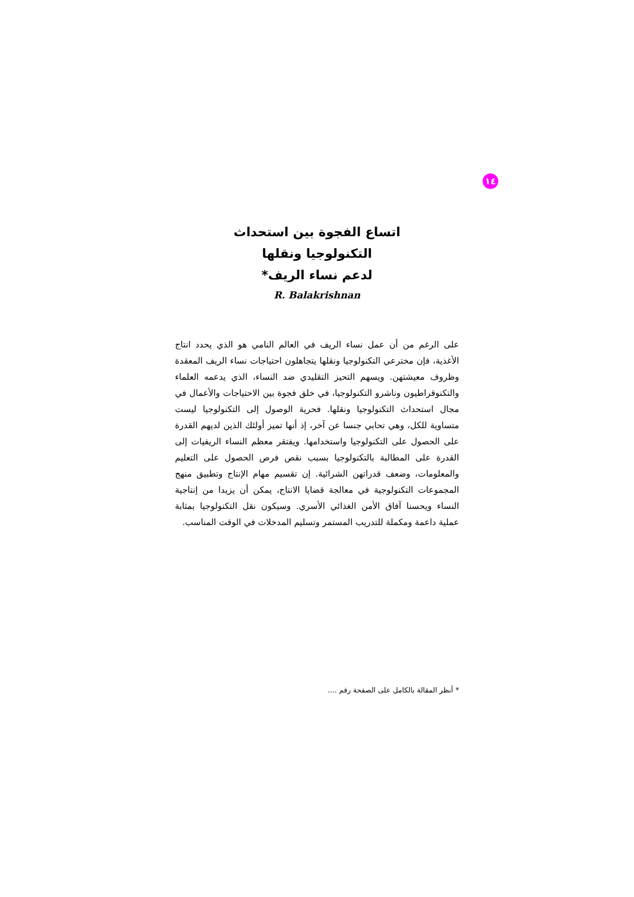١٤
اتساع الفجوة بين استحداث
التكنولوجيا ونقلها
لدعم نساء الريف*
R. Balakrishnan
على الرغم من أن عمل نساء الريف في العالم النامي هو الذي يحدد انتاج الأغذية، فإن مخترعي التكنولوجيا ونقلها يتجاهلون احتياجات نساء الريف المعقدة وظروف معيشتهن. ويسهم التحيز التقليدي ضد النساء، الذي يدعمه العلماء والتكنوقراطيون وناشرو التكنولوجيا، في خلق فجوة بين الاحتياجات والأعمال في مجال استحداث التكنولوجيا ونقلها. فحرية الوصول إلى التكنولوجيا ليست متساوية للكل، وهي تحابي جنسا عن آخر، إذ أنها تميز أولئك الذين لديهم القدرة على الحصول على التكنولوجيا واستخدامها. ويفتقر معظم النساء الريفيات إلى القدرة على المطالبة بالتكنولوجيا بسبب نقص فرص الحصول على التعليم والمعلومات، وضعف قدراتهن الشرائية. إن تقسيم مهام الإنتاج وتطبيق منهج المجموعات التكنولوجية في معالجة قضايا الانتاج، يمكن أن يزيدا من إنتاجية النساء ويحسنا آفاق الأمن الغذائي الأسري. وسيكون نقل التكنولوجيا بمثابة عملية داعمة ومكملة للتدريب المستمر وتسليم المدخلات في الوقت المناسب.
* أنظر المقالة بالكامل على الصفحة رقم ....